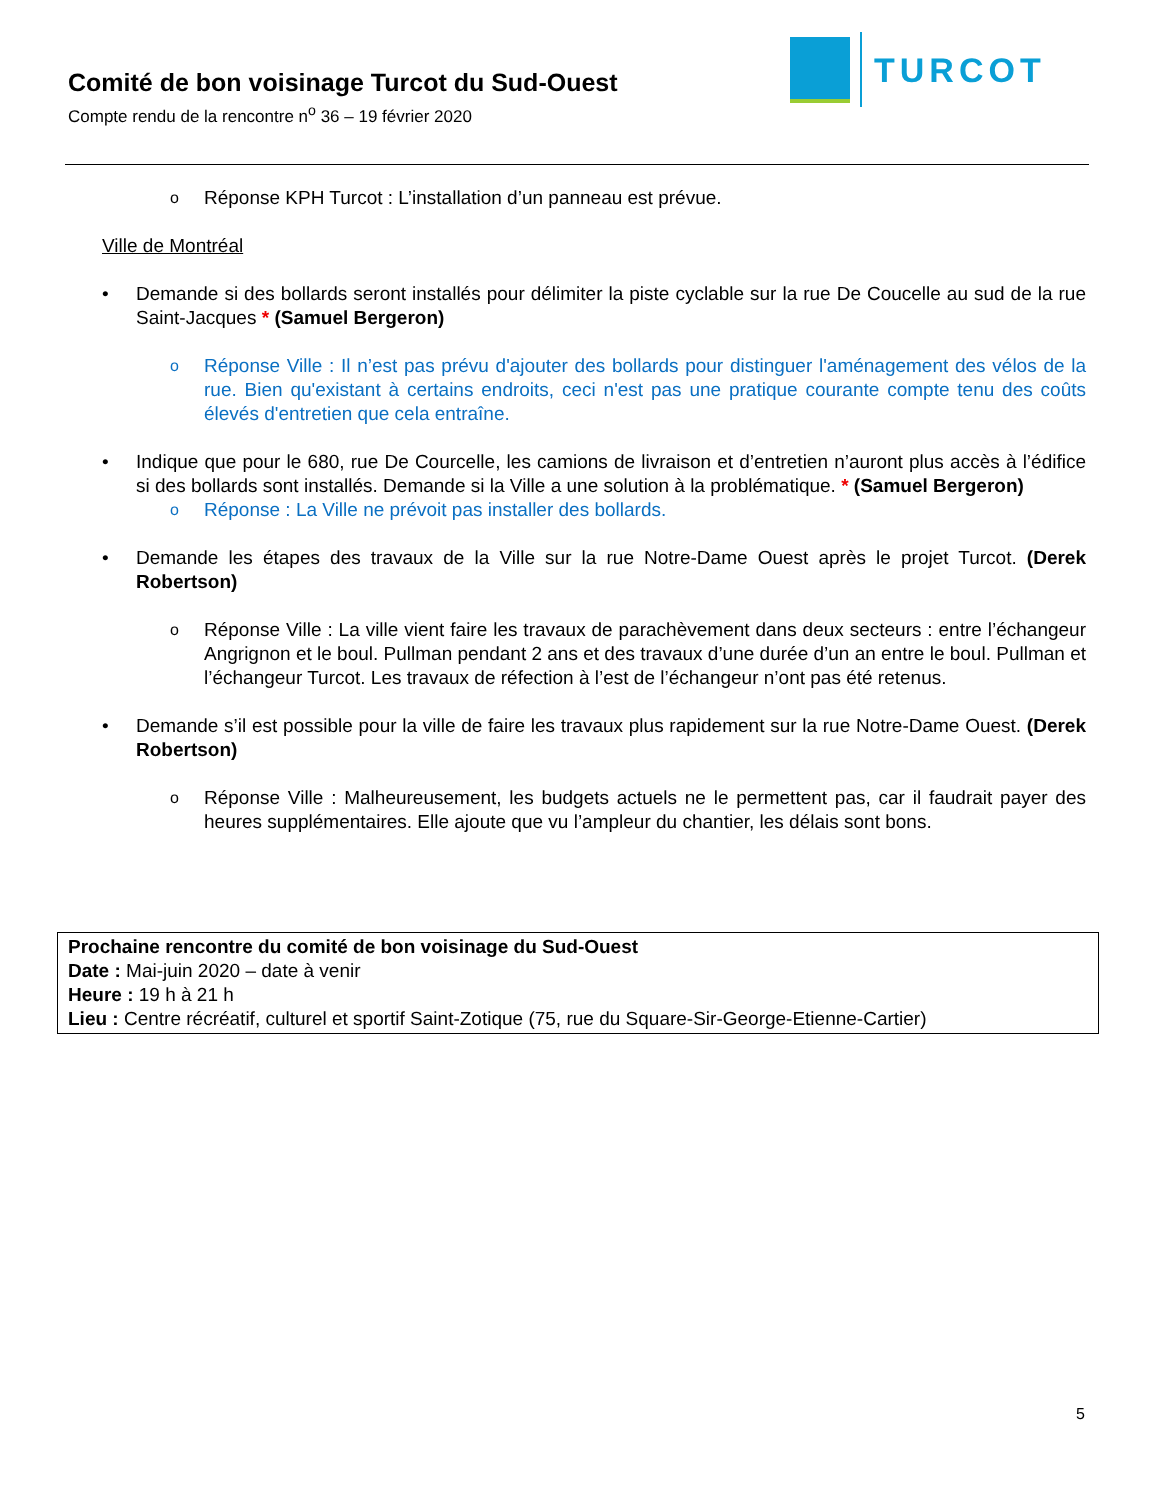Comité de bon voisinage Turcot du Sud-Ouest
Compte rendu de la rencontre n<sup>o</sup> 36 – 19 février 2020
TURCOT
o Réponse KPH Turcot : L’installation d’un panneau est prévue.
Ville de Montréal
• Demande si des bollards seront installés pour délimiter la piste cyclable sur la rue De Coucelle au sud de la rue Saint-Jacques * (Samuel Bergeron)
o Réponse Ville : Il n’est pas prévu d'ajouter des bollards pour distinguer l'aménagement des vélos de la rue. Bien qu'existant à certains endroits, ceci n'est pas une pratique courante compte tenu des coûts élevés d'entretien que cela entraîne.
• Indique que pour le 680, rue De Courcelle, les camions de livraison et d’entretien n’auront plus accès à l’édifice si des bollards sont installés. Demande si la Ville a une solution à la problématique. * (Samuel Bergeron)
o Réponse : La Ville ne prévoit pas installer des bollards.
• Demande les étapes des travaux de la Ville sur la rue Notre-Dame Ouest après le projet Turcot. (Derek Robertson)
o Réponse Ville : La ville vient faire les travaux de parachèvement dans deux secteurs : entre l’échangeur Angrignon et le boul. Pullman pendant 2 ans et des travaux d’une durée d’un an entre le boul. Pullman et l’échangeur Turcot. Les travaux de réfection à l’est de l’échangeur n’ont pas été retenus.
• Demande s’il est possible pour la ville de faire les travaux plus rapidement sur la rue Notre-Dame Ouest. (Derek Robertson)
o Réponse Ville : Malheureusement, les budgets actuels ne le permettent pas, car il faudrait payer des heures supplémentaires. Elle ajoute que vu l’ampleur du chantier, les délais sont bons.
Prochaine rencontre du comité de bon voisinage du Sud-Ouest
Date : Mai-juin 2020 – date à venir
Heure : 19 h à 21 h
Lieu : Centre récréatif, culturel et sportif Saint-Zotique (75, rue du Square-Sir-George-Etienne-Cartier)
5